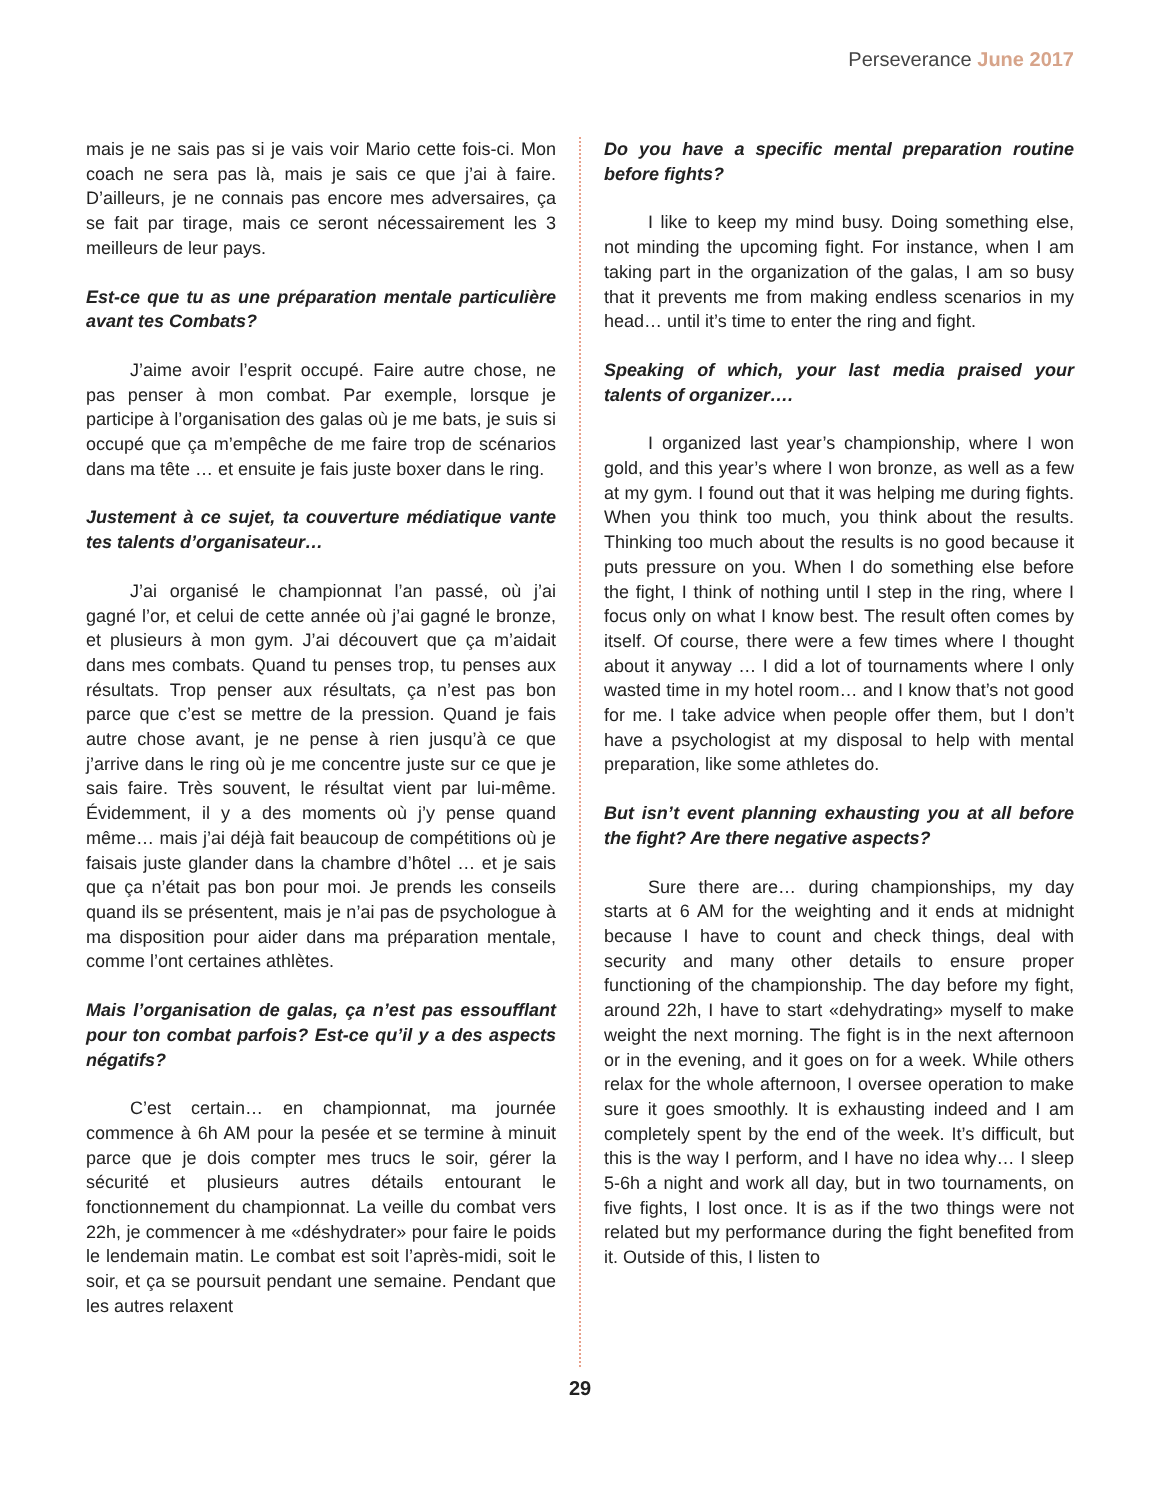Perseverance June 2017
mais je ne sais pas si je vais voir Mario cette fois-ci. Mon coach ne sera pas là, mais je sais ce que j’ai à faire. D’ailleurs, je ne connais pas encore mes adversaires, ça se fait par tirage, mais ce seront nécessairement les 3 meilleurs de leur pays.
Est-ce que tu as une préparation mentale particulière avant tes Combats?
J’aime avoir l’esprit occupé. Faire autre chose, ne pas penser à mon combat. Par exemple, lorsque je participe à l’organisation des galas où je me bats, je suis si occupé que ça m’empêche de me faire trop de scénarios dans ma tête … et ensuite je fais juste boxer dans le ring.
Justement à ce sujet, ta couverture médiatique vante tes talents d’organisateur…
J’ai organisé le championnat l’an passé, où j’ai gagné l’or, et celui de cette année où j’ai gagné le bronze, et plusieurs à mon gym. J’ai découvert que ça m’aidait dans mes combats. Quand tu penses trop, tu penses aux résultats. Trop penser aux résultats, ça n’est pas bon parce que c’est se mettre de la pression. Quand je fais autre chose avant, je ne pense à rien jusqu’à ce que j’arrive dans le ring où je me concentre juste sur ce que je sais faire. Très souvent, le résultat vient par lui-même. Évidemment, il y a des moments où j’y pense quand même… mais j’ai déjà fait beaucoup de compétitions où je faisais juste glander dans la chambre d’hôtel … et je sais que ça n’était pas bon pour moi. Je prends les conseils quand ils se présentent, mais je n’ai pas de psychologue à ma disposition pour aider dans ma préparation mentale, comme l’ont certaines athlètes.
Mais l’organisation de galas, ça n’est pas essoufflant pour ton combat parfois? Est-ce qu’il y a des aspects négatifs?
C’est certain… en championnat, ma journée commence à 6h AM pour la pesée et se termine à minuit parce que je dois compter mes trucs le soir, gérer la sécurité et plusieurs autres détails entourant le fonctionnement du championnat. La veille du combat vers 22h, je commencer à me «déshydrater» pour faire le poids le lendemain matin. Le combat est soit l’après-midi, soit le soir, et ça se poursuit pendant une semaine. Pendant que les autres relaxent
Do you have a specific mental preparation routine before fights?
I like to keep my mind busy. Doing something else, not minding the upcoming fight. For instance, when I am taking part in the organization of the galas, I am so busy that it prevents me from making endless scenarios in my head… until it’s time to enter the ring and fight.
Speaking of which, your last media praised your talents of organizer….
I organized last year’s championship, where I won gold, and this year’s where I won bronze, as well as a few at my gym. I found out that it was helping me during fights. When you think too much, you think about the results. Thinking too much about the results is no good because it puts pressure on you. When I do something else before the fight, I think of nothing until I step in the ring, where I focus only on what I know best. The result often comes by itself. Of course, there were a few times where I thought about it anyway … I did a lot of tournaments where I only wasted time in my hotel room… and I know that’s not good for me. I take advice when people offer them, but I don’t have a psychologist at my disposal to help with mental preparation, like some athletes do.
But isn’t event planning exhausting you at all before the fight? Are there negative aspects?
Sure there are… during championships, my day starts at 6 AM for the weighting and it ends at midnight because I have to count and check things, deal with security and many other details to ensure proper functioning of the championship. The day before my fight, around 22h, I have to start «dehydrating» myself to make weight the next morning. The fight is in the next afternoon or in the evening, and it goes on for a week. While others relax for the whole afternoon, I oversee operation to make sure it goes smoothly. It is exhausting indeed and I am completely spent by the end of the week. It’s difficult, but this is the way I perform, and I have no idea why… I sleep 5-6h a night and work all day, but in two tournaments, on five fights, I lost once. It is as if the two things were not related but my performance during the fight benefited from it. Outside of this, I listen to
29